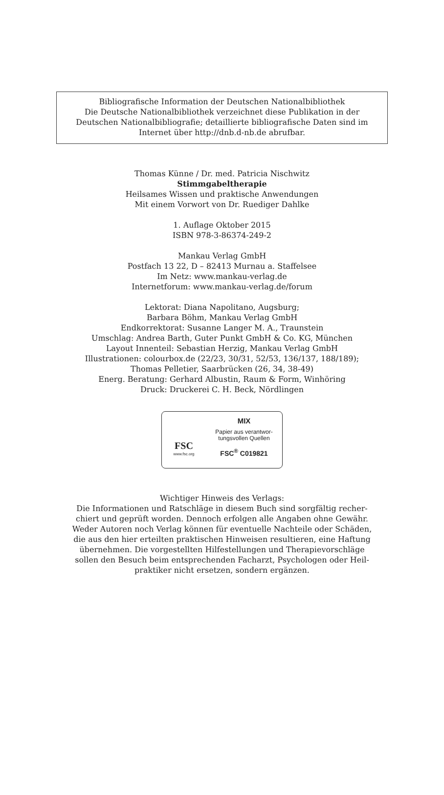Bibliografische Information der Deutschen Nationalbibliothek
Die Deutsche Nationalbibliothek verzeichnet diese Publikation in der
Deutschen Nationalbibliografie; detaillierte bibliografische Daten sind im
Internet über http://dnb.d-nb.de abrufbar.
Thomas Künne / Dr. med. Patricia Nischwitz
Stimmgabeltherapie
Heilsames Wissen und praktische Anwendungen
Mit einem Vorwort von Dr. Ruediger Dahlke
1. Auflage Oktober 2015
ISBN 978-3-86374-249-2
Mankau Verlag GmbH
Postfach 13 22, D – 82413 Murnau a. Staffelsee
Im Netz: www.mankau-verlag.de
Internetforum: www.mankau-verlag.de/forum
Lektorat: Diana Napolitano, Augsburg;
Barbara Böhm, Mankau Verlag GmbH
Endkorrektorat: Susanne Langer M. A., Traunstein
Umschlag: Andrea Barth, Guter Punkt GmbH & Co. KG, München
Layout Innenteil: Sebastian Herzig, Mankau Verlag GmbH
Illustrationen: colourbox.de (22/23, 30/31, 52/53, 136/137, 188/189);
Thomas Pelletier, Saarbrücken (26, 34, 38-49)
Energ. Beratung: Gerhard Albustin, Raum & Form, Winhöring
Druck: Druckerei C. H. Beck, Nördlingen
FSC
www.fsc.org
MIX
Papier aus verantwor-
tungsvollen Quellen
FSC<sup>®</sup> C019821
Wichtiger Hinweis des Verlags:
Die Informationen und Ratschläge in diesem Buch sind sorgfältig recher-
chiert und geprüft worden. Dennoch erfolgen alle Angaben ohne Gewähr.
Weder Autoren noch Verlag können für eventuelle Nachteile oder Schäden,
die aus den hier erteilten praktischen Hinweisen resultieren, eine Haftung
übernehmen. Die vorgestellten Hilfestellungen und Therapievorschläge
sollen den Besuch beim entsprechenden Facharzt, Psychologen oder Heil-
praktiker nicht ersetzen, sondern ergänzen.